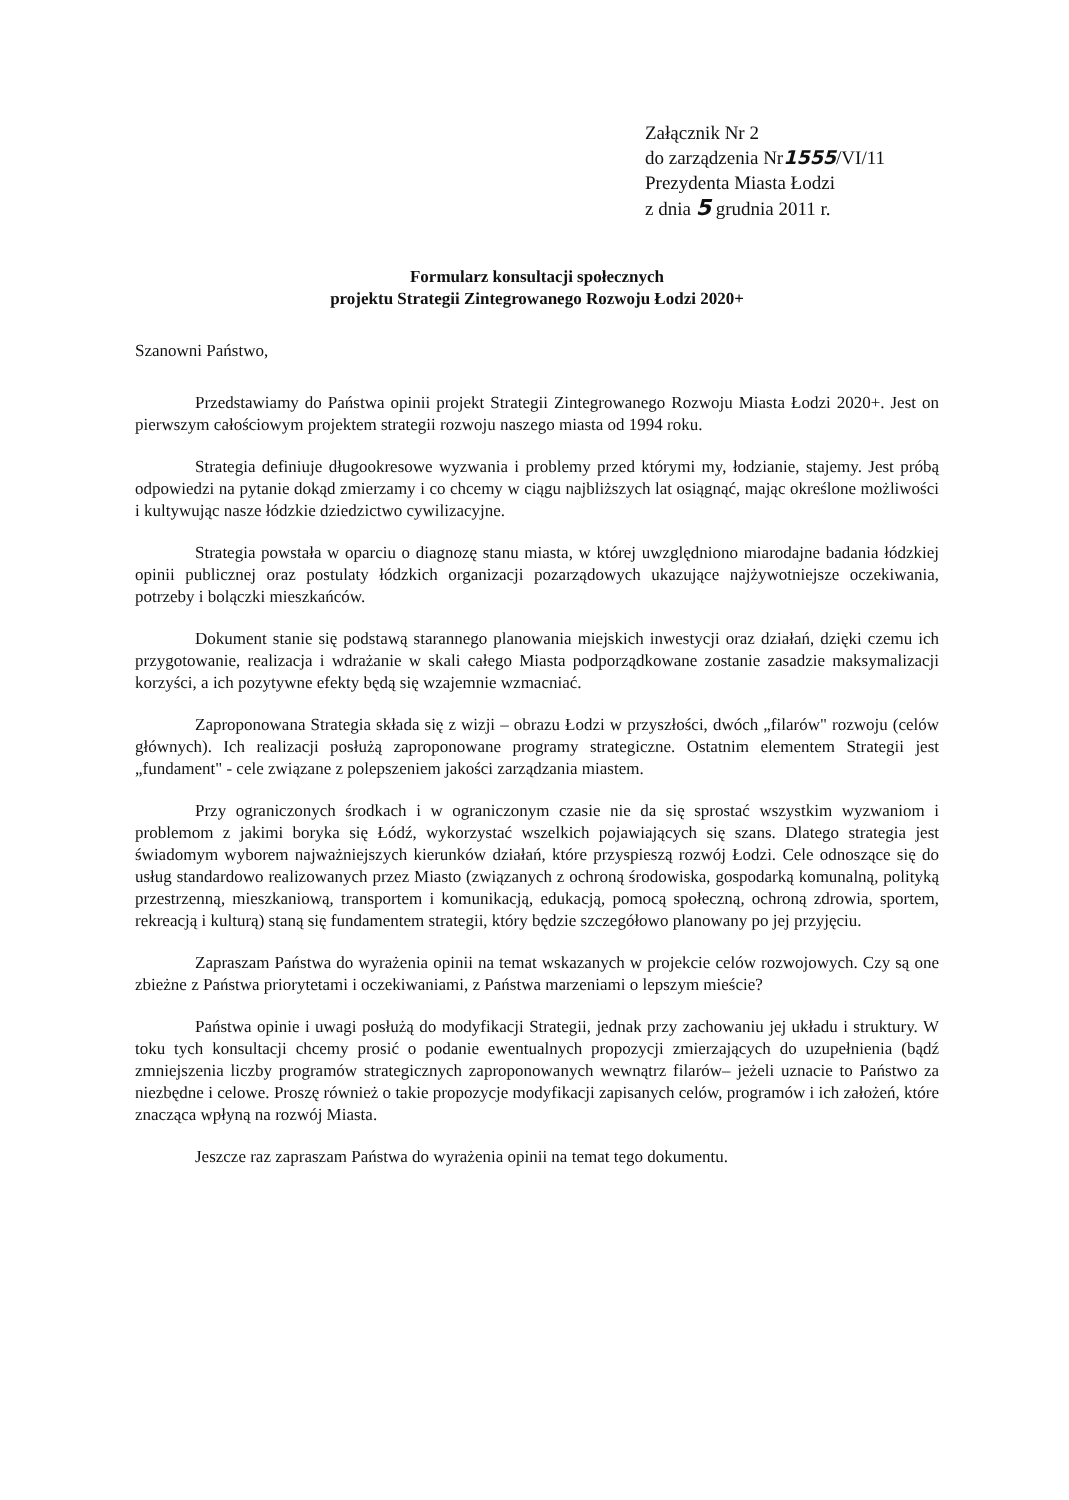Załącznik Nr 2
do zarządzenia Nr1555/VI/11
Prezydenta Miasta Łodzi
z dnia 5 grudnia 2011 r.
Formularz konsultacji społecznych
projektu Strategii Zintegrowanego Rozwoju Łodzi 2020+
Szanowni Państwo,
Przedstawiamy do Państwa opinii projekt Strategii Zintegrowanego Rozwoju Miasta Łodzi 2020+. Jest on pierwszym całościowym projektem strategii rozwoju naszego miasta od 1994 roku.
Strategia definiuje długookresowe wyzwania i problemy przed którymi my, łodzianie, stajemy. Jest próbą odpowiedzi na pytanie dokąd zmierzamy i co chcemy w ciągu najbliższych lat osiągnąć, mając określone możliwości i kultywując nasze łódzkie dziedzictwo cywilizacyjne.
Strategia powstała w oparciu o diagnozę stanu miasta, w której uwzględniono miarodajne badania łódzkiej opinii publicznej oraz postulaty łódzkich organizacji pozarządowych ukazujące najżywotniejsze oczekiwania, potrzeby i bolączki mieszkańców.
Dokument stanie się podstawą starannego planowania miejskich inwestycji oraz działań, dzięki czemu ich przygotowanie, realizacja i wdrażanie w skali całego Miasta podporządkowane zostanie zasadzie maksymalizacji korzyści, a ich pozytywne efekty będą się wzajemnie wzmacniać.
Zaproponowana Strategia składa się z wizji – obrazu Łodzi w przyszłości, dwóch „filarów" rozwoju (celów głównych). Ich realizacji posłużą zaproponowane programy strategiczne. Ostatnim elementem Strategii jest „fundament" - cele związane z polepszeniem jakości zarządzania miastem.
Przy ograniczonych środkach i w ograniczonym czasie nie da się sprostać wszystkim wyzwaniom i problemom z jakimi boryka się Łódź, wykorzystać wszelkich pojawiających się szans. Dlatego strategia jest świadomym wyborem najważniejszych kierunków działań, które przyspieszą rozwój Łodzi. Cele odnoszące się do usług standardowo realizowanych przez Miasto (związanych z ochroną środowiska, gospodarką komunalną, polityką przestrzenną, mieszkaniową, transportem i komunikacją, edukacją, pomocą społeczną, ochroną zdrowia, sportem, rekreacją i kulturą) staną się fundamentem strategii, który będzie szczegółowo planowany po jej przyjęciu.
Zapraszam Państwa do wyrażenia opinii na temat wskazanych w projekcie celów rozwojowych. Czy są one zbieżne z Państwa priorytetami i oczekiwaniami, z Państwa marzeniami o lepszym mieście?
Państwa opinie i uwagi posłużą do modyfikacji Strategii, jednak przy zachowaniu jej układu i struktury. W toku tych konsultacji chcemy prosić o podanie ewentualnych propozycji zmierzających do uzupełnienia (bądź zmniejszenia liczby programów strategicznych zaproponowanych wewnątrz filarów– jeżeli uznacie to Państwo za niezbędne i celowe. Proszę również o takie propozycje modyfikacji zapisanych celów, programów i ich założeń, które znacząca wpłyną na rozwój Miasta.
Jeszcze raz zapraszam Państwa do wyrażenia opinii na temat tego dokumentu.